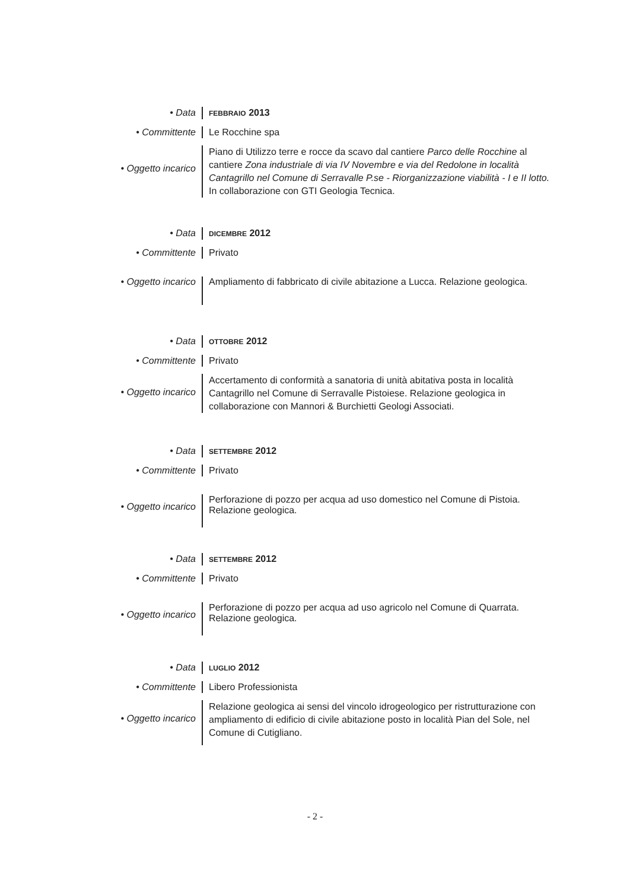• Data
FEBBRAIO 2013
• Committente Le Rocchine spa
• Oggetto incarico
Piano di Utilizzo terre e rocce da scavo dal cantiere Parco delle Rocchine al cantiere Zona industriale di via IV Novembre e via del Redolone in località Cantagrillo nel Comune di Serravalle P.se - Riorganizzazione viabilità - I e II lotto. In collaborazione con GTI Geologia Tecnica.
• Data
DICEMBRE 2012
• Committente Privato
• Oggetto incarico Ampliamento di fabbricato di civile abitazione a Lucca. Relazione geologica.
• Data
OTTOBRE 2012
• Committente Privato
• Oggetto incarico
Accertamento di conformità a sanatoria di unità abitativa posta in località Cantagrillo nel Comune di Serravalle Pistoiese. Relazione geologica in collaborazione con Mannori & Burchietti Geologi Associati.
• Data
SETTEMBRE 2012
• Committente Privato
• Oggetto incarico
Perforazione di pozzo per acqua ad uso domestico nel Comune di Pistoia. Relazione geologica.
• Data
SETTEMBRE 2012
• Committente Privato
• Oggetto incarico
Perforazione di pozzo per acqua ad uso agricolo nel Comune di Quarrata. Relazione geologica.
• Data
LUGLIO 2012
• Committente Libero Professionista
• Oggetto incarico
Relazione geologica ai sensi del vincolo idrogeologico per ristrutturazione con ampliamento di edificio di civile abitazione posto in località Pian del Sole, nel Comune di Cutigliano.
- 2 -